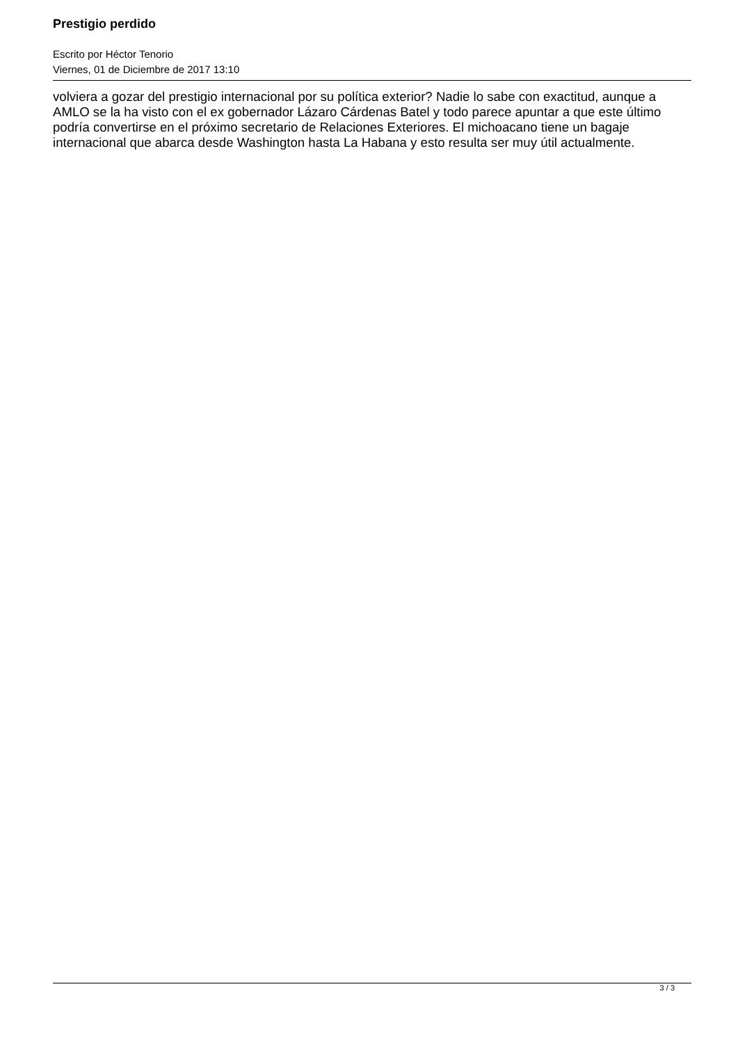Prestigio perdido
Escrito por Héctor Tenorio
Viernes, 01 de Diciembre de 2017 13:10
volviera a gozar del prestigio internacional por su política exterior? Nadie lo sabe con exactitud, aunque a AMLO se la ha visto con el ex gobernador Lázaro Cárdenas Batel y todo parece apuntar a que este último podría convertirse en el próximo secretario de Relaciones Exteriores. El michoacano tiene un bagaje internacional que abarca desde Washington hasta La Habana y esto resulta ser muy útil actualmente.
3 / 3